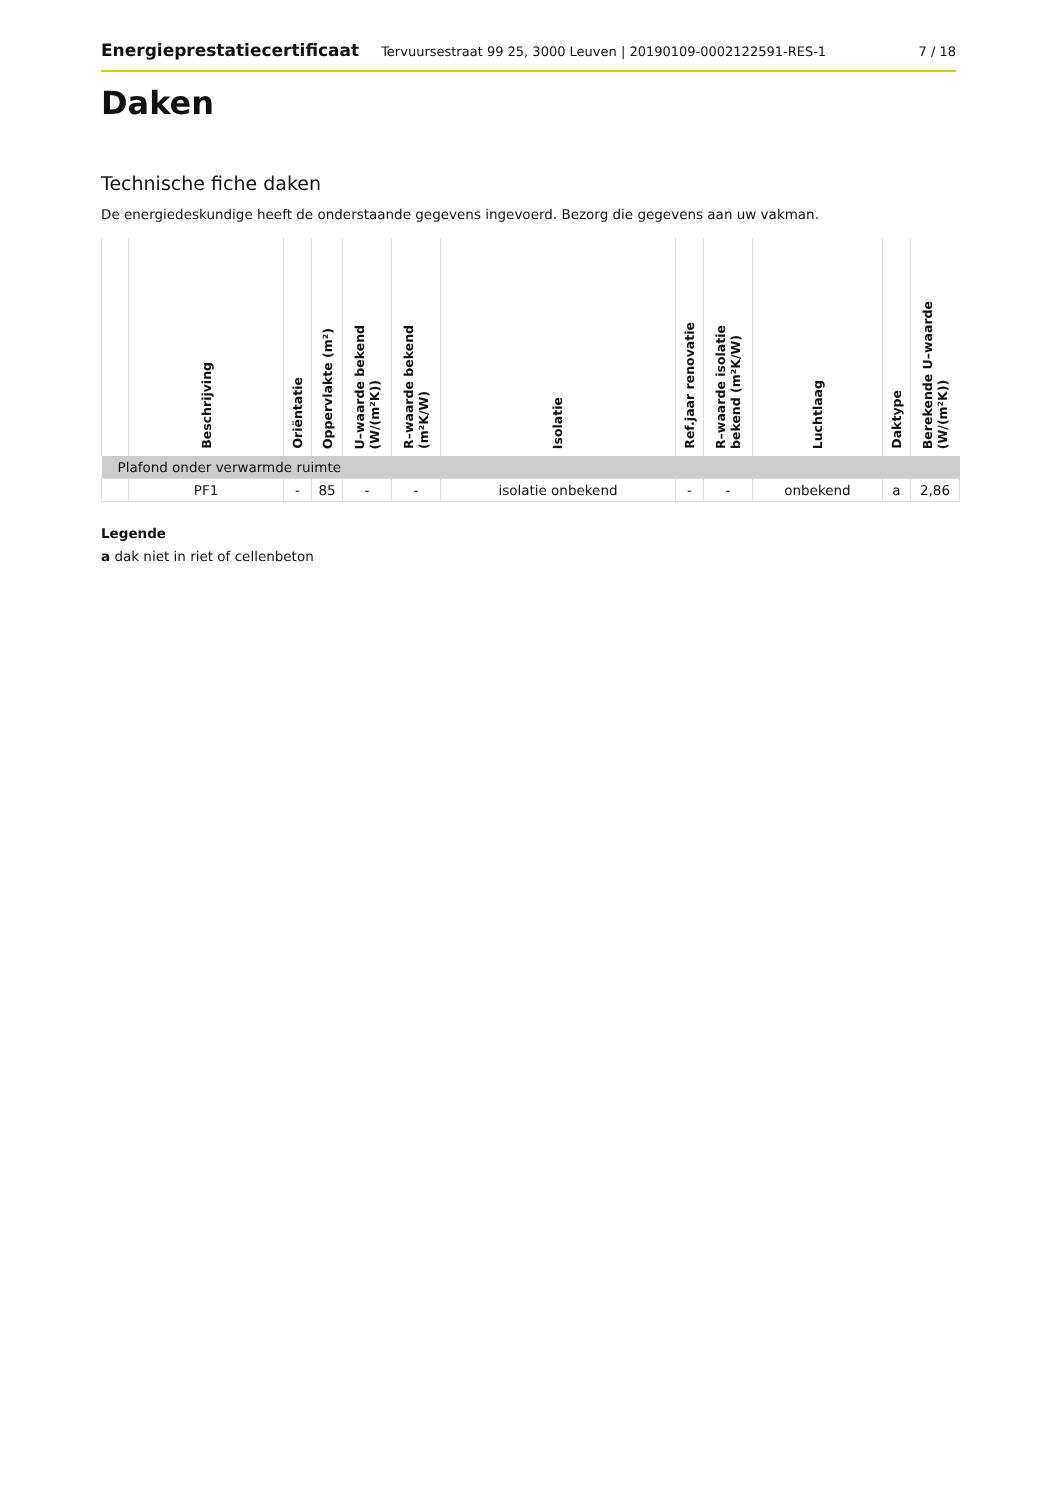Energieprestatiecertificaat Tervuursestraat 99 25, 3000 Leuven | 20190109-0002122591-RES-1 7 / 18
Daken
Technische fiche daken
De energiedeskundige heeft de onderstaande gegevens ingevoerd. Bezorg die gegevens aan uw vakman.
| | Beschrijving | Oriëntatie | Oppervlakte (m²) | U–waarde bekend (W/(m²K)) | R–waarde bekend (m²K/W) | Isolatie | Ref.jaar renovatie | R–waarde isolatie bekend (m²K/W) | Luchtlaag | Daktype | Berekende U–waarde (W/(m²K)) |
| --- | --- | --- | --- | --- | --- | --- | --- | --- | --- | --- | --- |
| Plafond onder verwarmde ruimte | | | | | | | | | | | |
| | PF1 | - | 85 | - | - | isolatie onbekend | - | - | onbekend | a | 2,86 |
Legende
a dak niet in riet of cellenbeton